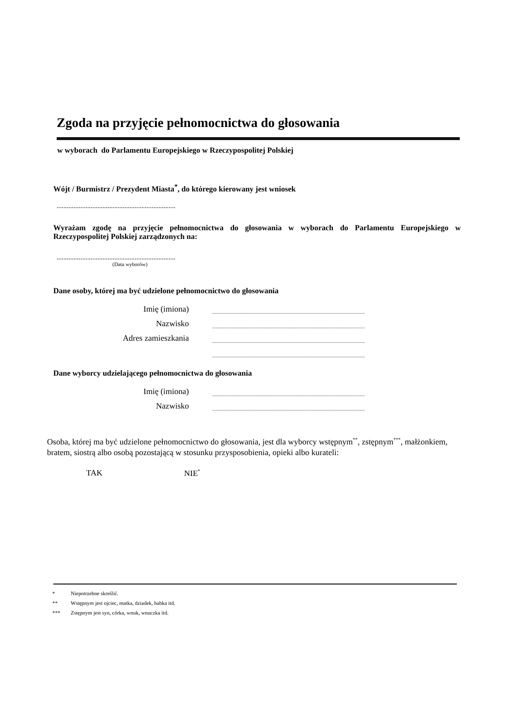Zgoda na przyjęcie pełnomocnictwa do głosowania
w wyborach do Parlamentu Europejskiego w Rzeczypospolitej Polskiej
Wójt / Burmistrz / Prezydent Miasta<sup>*</sup>, do którego kierowany jest wniosek
......................................................................
Wyrażam zgodę na przyjęcie pełnomocnictwa do głosowania w wyborach do Parlamentu Europejskiego w Rzeczypospolitej Polskiej zarządzonych na:
......................................................................
(Data wyborów)
Dane osoby, której ma być udzielone pełnomocnictwo do głosowania
| Imię (imiona) | .............................................................................................................................. |
| Nazwisko | .............................................................................................................................. |
| Adres zamieszkania | .............................................................................................................................. |
| | .............................................................................................................................. |
Dane wyborcy udzielającego pełnomocnictwa do głosowania
| Imię (imiona) | .............................................................................................................................. |
| Nazwisko | .............................................................................................................................. |
Osoba, której ma być udzielone pełnomocnictwo do głosowania, jest dla wyborcy wstępnym<sup>**</sup>, zstępnym<sup>***</sup>, małżonkiem, bratem, siostrą albo osobą pozostającą w stosunku przysposobienia, opieki albo kurateli:
TAK NIE<sup>*</sup>
* Niepotrzebne skreślić.
** Wstępnym jest ojciec, matka, dziadek, babka itd.
*** Zstępnym jest syn, córka, wnuk, wnuczka itd.